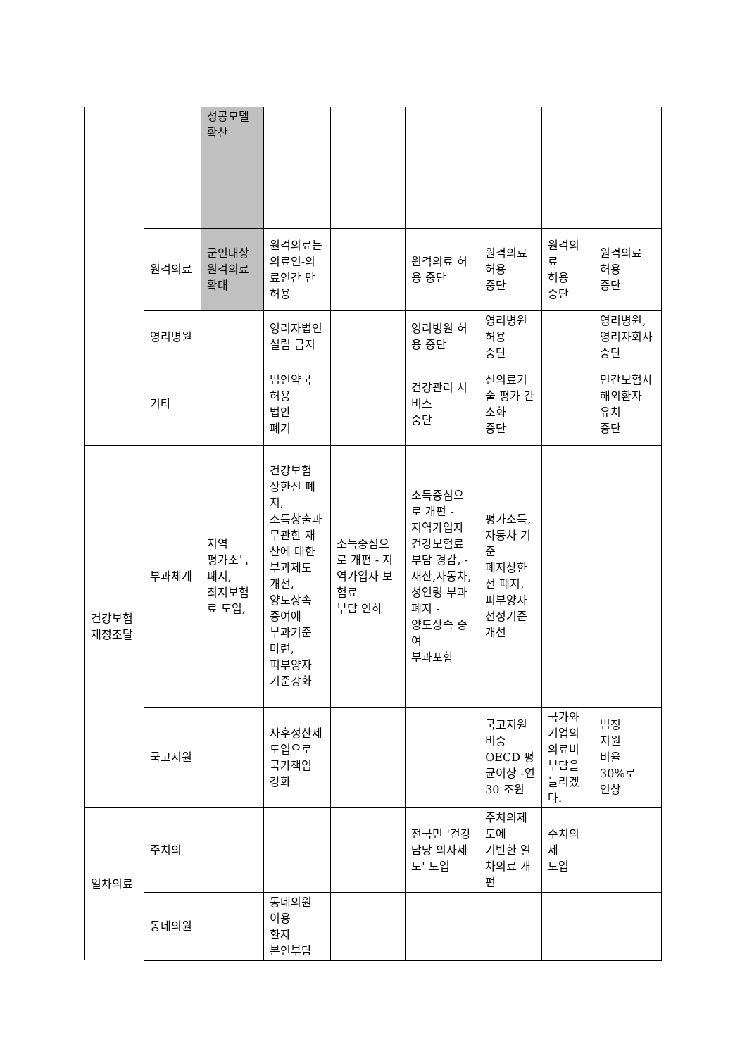| | | 성공모델 확산 | | | | | | |
| | 원격의료 | 군인대상 원격의료 확대 | 원격의료는 의료인-의료인간 만 허용 | | 원격의료 허용 중단 | 원격의료 허용 중단 | 원격의료 허용 중단 | 원격의료 허용 중단 |
| | 영리병원 | | 영리자법인 설립 금지 | | 영리병원 허용 중단 | 영리병원 허용 중단 | | 영리병원, 영리자회사 중단 |
| | 기타 | | 법인약국 허용 법안 폐기 | | 건강관리 서비스 중단 | 신의료기술 평가 간소화 중단 | | 민간보험사 해외환자 유치 중단 |
| 건강보험 재정조달 | 부과체계 | 지역 평가소득 폐지, 최저보험료 도입, | 건강보험 상한선 폐지, 소득창출과 무관한 재산에 대한 부과제도 개선, 양도상속 증여에 부과기준 마련, 피부양자 기준강화 | 소득중심으로 개편 - 지역가입자 보험료 부담 인하 | 소득중심으로 개편 - 지역가입자 건강보험료 부담 경감, - 재산,자동차,성연령 부과 폐지 - 양도상속 증여 부과포함 | 평가소득, 자동차 기준 폐지상한선 폐지, 피부양자 선정기준 개선 | | |
| | 국고지원 | | 사후정산제 도입으로 국가책임 강화 | | | 국고지원 비중 OECD 평균이상 -연 30 조원 | 국가와 기업의 의료비 부담을 늘리겠다. | 법정 지원 비율 30%로 인상 |
| 일차의료 | 주치의 | | | | 전국민 '건강담당 의사제도' 도입 | 주치의제도에 기반한 일차의료 개편 | 주치의제 도입 | |
| | 동네의원 | | 동네의원 이용 환자 본인부담 | | | | | |